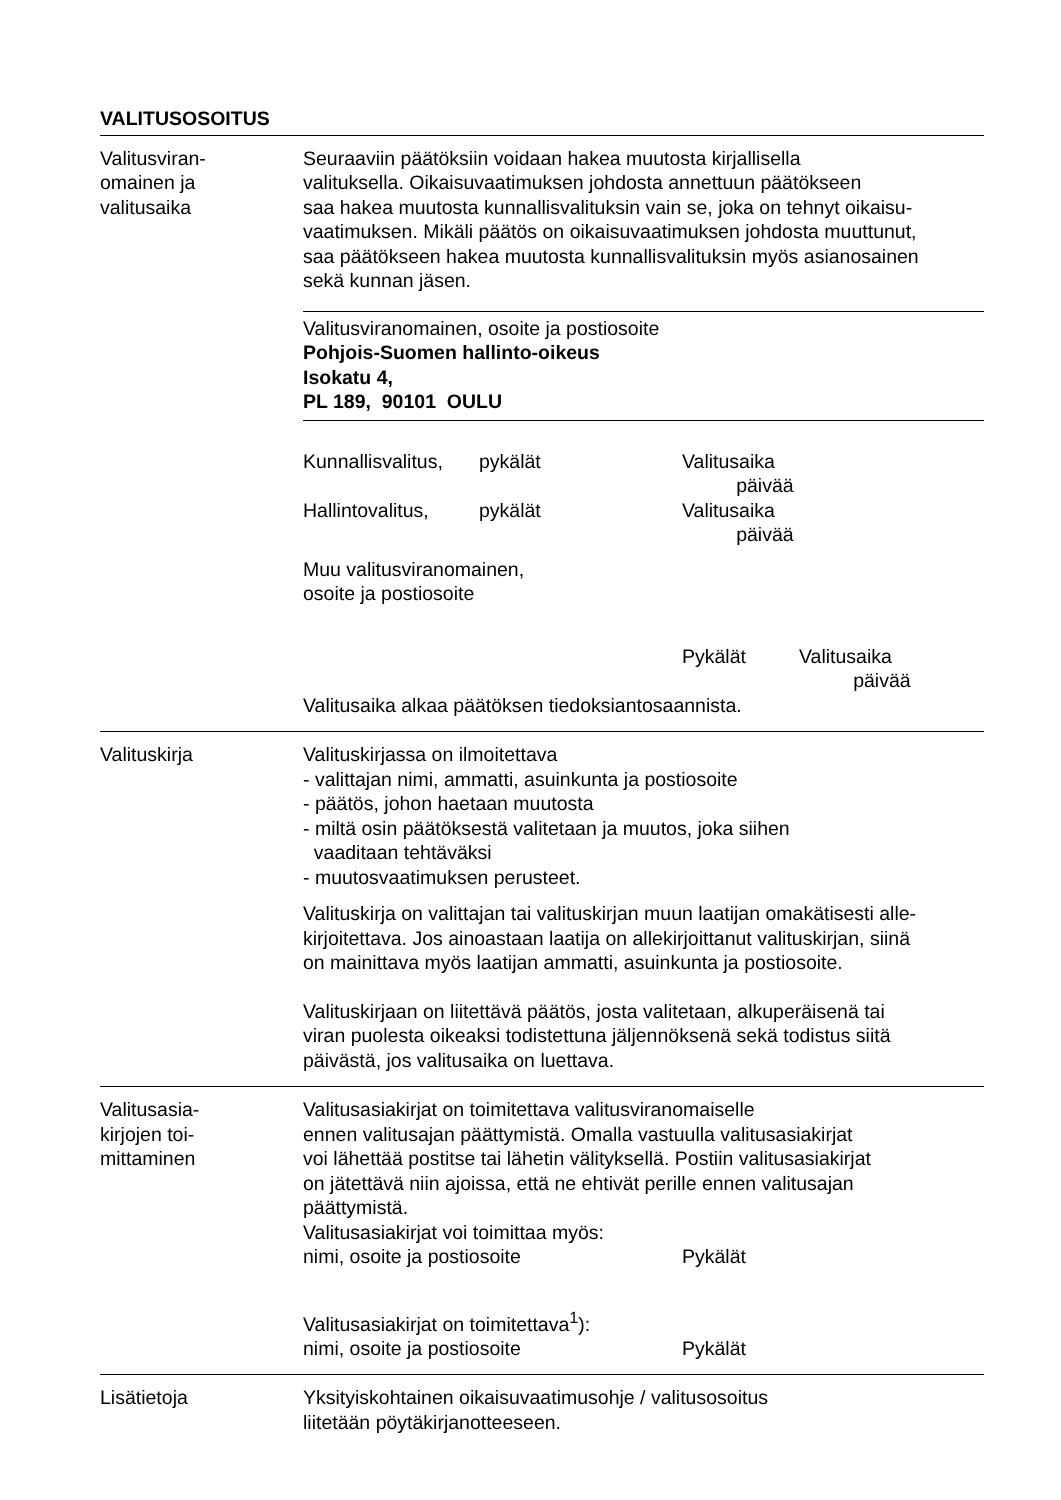VALITUSOSOITUS
Valitusviran-
omainen ja
valitusaika
Seuraaviin päätöksiin voidaan hakea muutosta kirjallisella
valituksella. Oikaisuvaatimuksen johdosta annettuun päätökseen
saa hakea muutosta kunnallisvalituksin vain se, joka on tehnyt oikaisu-
vaatimuksen. Mikäli päätös on oikaisuvaatimuksen johdosta muuttunut,
saa päätökseen hakea muutosta kunnallisvalituksin myös asianosainen
sekä kunnan jäsen.
Valitusviranomainen, osoite ja postiosoite
Pohjois-Suomen hallinto-oikeus
Isokatu 4,
PL 189, 90101 OULU
Kunnallisvalitus, pykälät Valitusaika
päivää
Hallintovalitus, pykälät Valitusaika
päivää
Muu valitusviranomainen,
osoite ja postiosoite
Pykälät Valitusaika
päivää
Valitusaika alkaa päätöksen tiedoksiantosaannista.
Valituskirja Valituskirjassa on ilmoitettava
- valittajan nimi, ammatti, asuinkunta ja postiosoite
- päätös, johon haetaan muutosta
- miltä osin päätöksestä valitetaan ja muutos, joka siihen
vaaditaan tehtäväksi
- muutosvaatimuksen perusteet.
Valituskirja on valittajan tai valituskirjan muun laatijan omakätisesti alle-
kirjoitettava. Jos ainoastaan laatija on allekirjoittanut valituskirjan, siinä
on mainittava myös laatijan ammatti, asuinkunta ja postiosoite.
Valituskirjaan on liitettävä päätös, josta valitetaan, alkuperäisenä tai
viran puolesta oikeaksi todistettuna jäljennöksenä sekä todistus siitä
päivästä, jos valitusaika on luettava.
Valitusasia-
kirjojen toi-
mittaminen
Valitusasiakirjat on toimitettava valitusviranomaiselle
ennen valitusajan päättymistä. Omalla vastuulla valitusasiakirjat
voi lähettää postitse tai lähetin välityksellä. Postiin valitusasiakirjat
on jätettävä niin ajoissa, että ne ehtivät perille ennen valitusajan
päättymistä.
Valitusasiakirjat voi toimittaa myös:
nimi, osoite ja postiosoite Pykälät
Valitusasiakirjat on toimitettava<sup>1</sup>):
nimi, osoite ja postiosoite Pykälät
Lisätietoja Yksityiskohtainen oikaisuvaatimusohje / valitusosoitus
liitetään pöytäkirjanotteeseen.